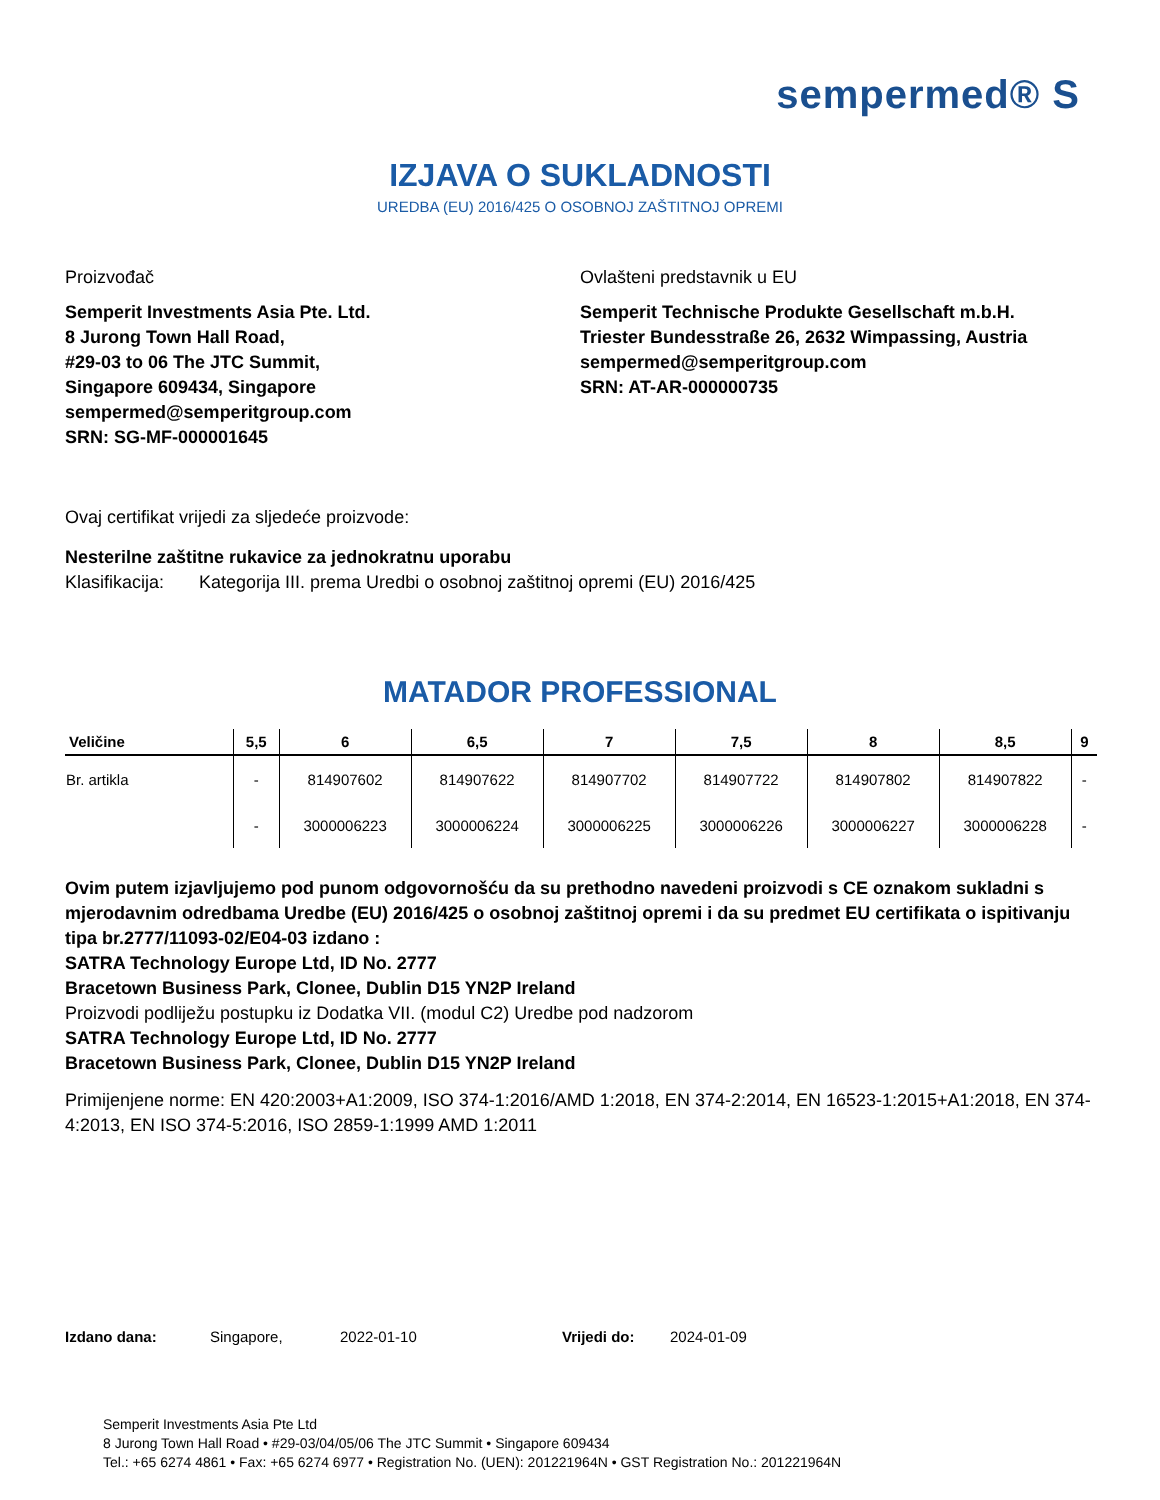sempermed® S
IZJAVA O SUKLADNOSTI
UREDBA (EU) 2016/425 O OSOBNOJ ZAŠTITNOJ OPREMI
Proizvođač
Semperit Investments Asia Pte. Ltd.
8 Jurong Town Hall Road,
#29-03 to 06 The JTC Summit,
Singapore 609434, Singapore
sempermed@semperitgroup.com
SRN: SG-MF-000001645
Ovlašteni predstavnik u EU
Semperit Technische Produkte Gesellschaft m.b.H.
Triester Bundesstraße 26, 2632 Wimpassing, Austria
sempermed@semperitgroup.com
SRN: AT-AR-000000735
Ovaj certifikat vrijedi za sljedeće proizvode:
Nesterilne zaštitne rukavice za jednokratnu uporabu
Klasifikacija: Kategorija III. prema Uredbi o osobnoj zaštitnoj opremi (EU) 2016/425
MATADOR PROFESSIONAL
| Veličine | 5,5 | 6 | 6,5 | 7 | 7,5 | 8 | 8,5 | 9 |
| --- | --- | --- | --- | --- | --- | --- | --- | --- |
| Br. artikla | - | 814907602 | 814907622 | 814907702 | 814907722 | 814907802 | 814907822 | - |
| | - | 3000006223 | 3000006224 | 3000006225 | 3000006226 | 3000006227 | 3000006228 | - |
Ovim putem izjavljujemo pod punom odgovornošću da su prethodno navedeni proizvodi s CE oznakom sukladni s mjerodavnim odredbama Uredbe (EU) 2016/425 o osobnoj zaštitnoj opremi i da su predmet EU certifikata o ispitivanju tipa br.2777/11093-02/E04-03 izdano :
SATRA Technology Europe Ltd, ID No. 2777
Bracetown Business Park, Clonee, Dublin D15 YN2P Ireland
Proizvodi podliježu postupku iz Dodatka VII. (modul C2) Uredbe pod nadzorom
SATRA Technology Europe Ltd, ID No. 2777
Bracetown Business Park, Clonee, Dublin D15 YN2P Ireland
Primijenjene norme: EN 420:2003+A1:2009, ISO 374-1:2016/AMD 1:2018, EN 374-2:2014, EN 16523-1:2015+A1:2018, EN 374-4:2013, EN ISO 374-5:2016, ISO 2859-1:1999 AMD 1:2011
Izdano dana: Singapore, 2022-01-10 Vrijedi do: 2024-01-09
Semperit Investments Asia Pte Ltd
8 Jurong Town Hall Road • #29-03/04/05/06 The JTC Summit • Singapore 609434
Tel.: +65 6274 4861 • Fax: +65 6274 6977 • Registration No. (UEN): 201221964N • GST Registration No.: 201221964N